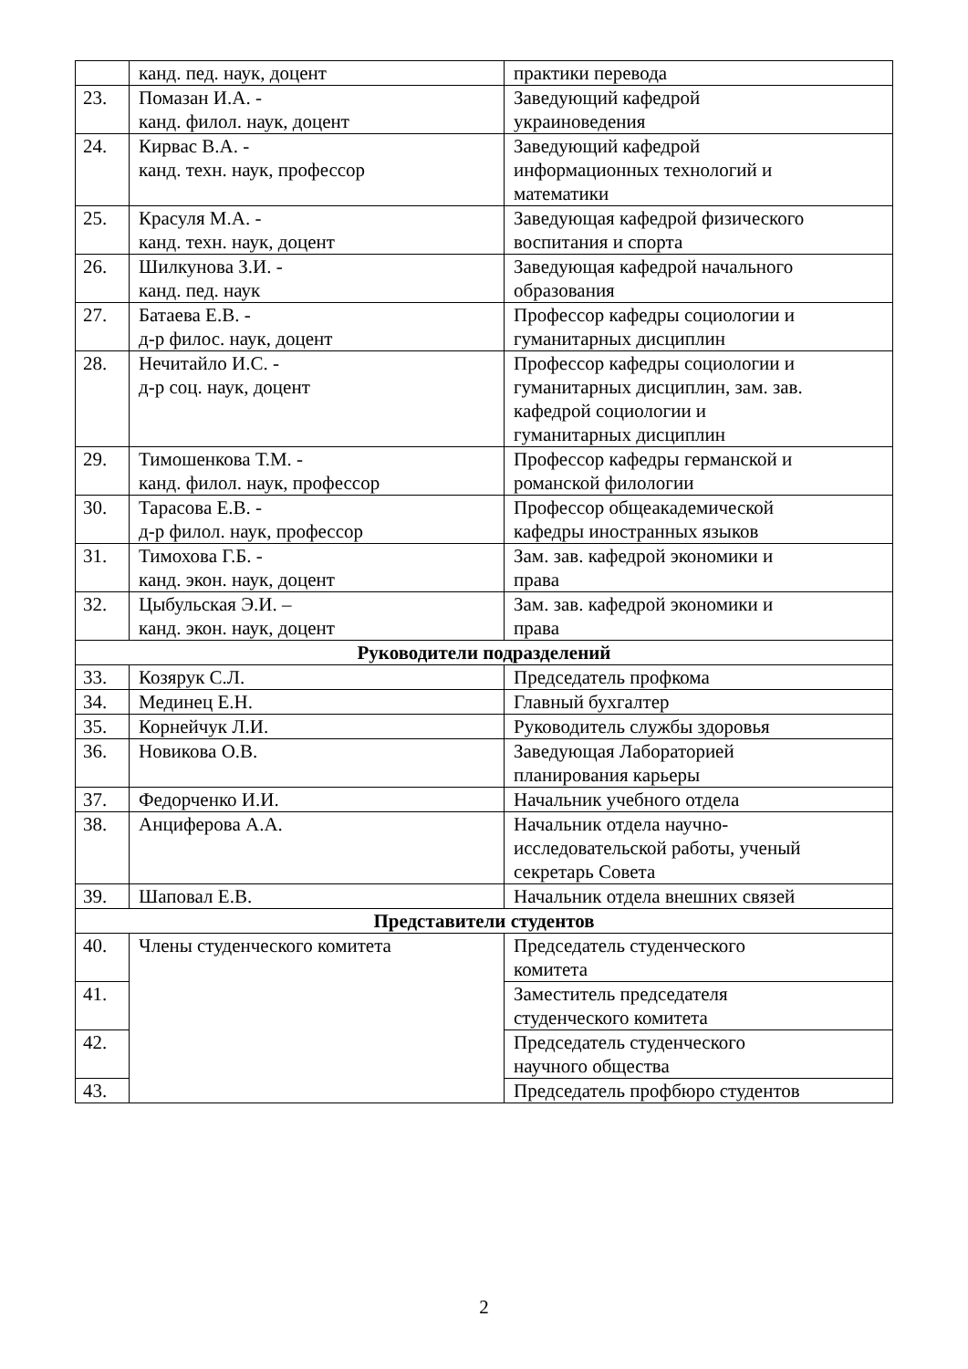| | канд. пед. наук, доцент | практики перевода |
| 23. | Помазан И.А. - канд. филол. наук, доцент | Заведующий кафедрой украиноведения |
| 24. | Кирвас В.А. - канд. техн. наук, профессор | Заведующий кафедрой информационных технологий и математики |
| 25. | Красуля М.А. - канд. техн. наук, доцент | Заведующая кафедрой физического воспитания и спорта |
| 26. | Шилкунова З.И. - канд. пед. наук | Заведующая кафедрой начального образования |
| 27. | Батаева Е.В. - д-р филос. наук, доцент | Профессор кафедры социологии и гуманитарных дисциплин |
| 28. | Нечитайло И.С. - д-р соц. наук, доцент | Профессор кафедры социологии и гуманитарных дисциплин, зам. зав. кафедрой социологии и гуманитарных дисциплин |
| 29. | Тимошенкова Т.М. - канд. филол. наук, профессор | Профессор кафедры германской и романской филологии |
| 30. | Тарасова Е.В. - д-р филол. наук, профессор | Профессор общеакадемической кафедры иностранных языков |
| 31. | Тимохова Г.Б. - канд. экон. наук, доцент | Зам. зав. кафедрой экономики и права |
| 32. | Цыбульская Э.И. – канд. экон. наук, доцент | Зам. зав. кафедрой экономики и права |
| Руководители подразделений | | |
| 33. | Козярук С.Л. | Председатель профкома |
| 34. | Мединец Е.Н. | Главный бухгалтер |
| 35. | Корнейчук Л.И. | Руководитель службы здоровья |
| 36. | Новикова О.В. | Заведующая Лабораторией планирования карьеры |
| 37. | Федорченко И.И. | Начальник учебного отдела |
| 38. | Анциферова А.А. | Начальник отдела научно- исследовательской работы, ученый секретарь Совета |
| 39. | Шаповал Е.В. | Начальник отдела внешних связей |
| Представители студентов | | |
| 40. | Члены студенческого комитета | Председатель студенческого комитета |
| 41. | | Заместитель председателя студенческого комитета |
| 42. | | Председатель студенческого научного общества |
| 43. | | Председатель профбюро студентов |
2